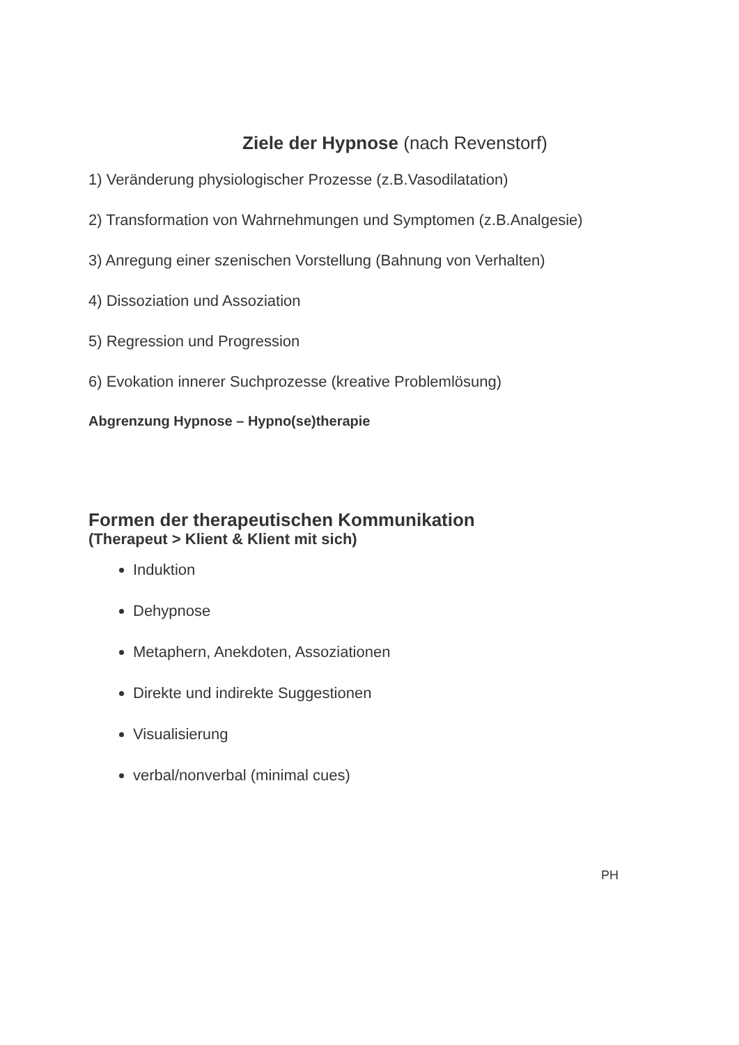Ziele der Hypnose (nach Revenstorf)
1) Veränderung physiologischer Prozesse (z.B.Vasodilatation)
2) Transformation von Wahrnehmungen und Symptomen (z.B.Analgesie)
3) Anregung einer szenischen Vorstellung (Bahnung von Verhalten)
4) Dissoziation und Assoziation
5) Regression und Progression
6) Evokation innerer Suchprozesse (kreative Problemlösung)
Abgrenzung Hypnose – Hypno(se)therapie
Formen der therapeutischen Kommunikation
(Therapeut > Klient & Klient mit sich)
Induktion
Dehypnose
Metaphern, Anekdoten, Assoziationen
Direkte und indirekte Suggestionen
Visualisierung
verbal/nonverbal (minimal cues)
PH